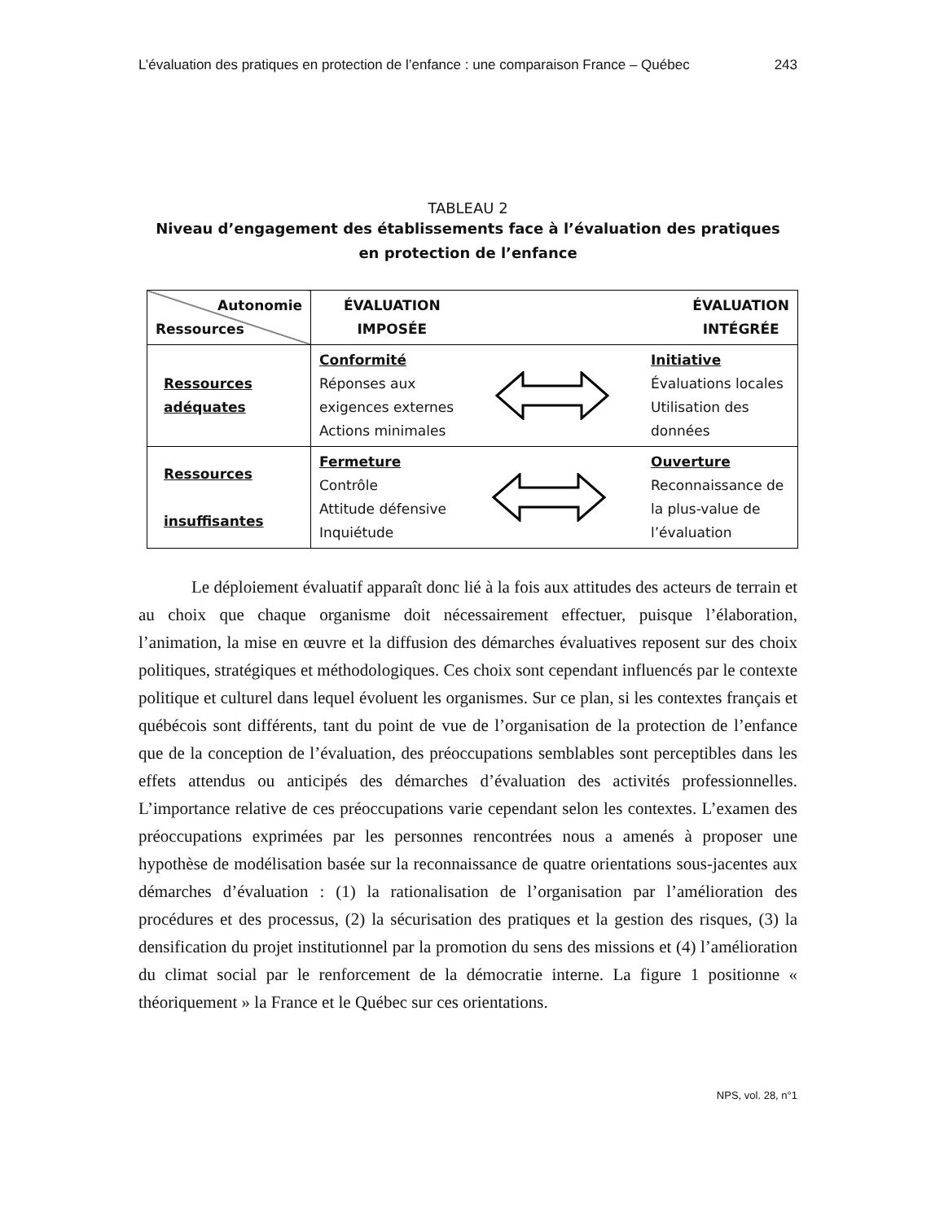L’évaluation des pratiques en protection de l’enfance : une comparaison France – Québec 243
TABLEAU 2
Niveau d’engagement des établissements face à l’évaluation des pratiques
en protection de l’enfance
| Autonomie Ressources | ÉVALUATION IMPOSÉE ÉVALUATION INTÉGRÉE |
| Ressources adéquates | Conformité Réponses aux exigences externes Actions minimales Initiative Évaluations locales Utilisation des données |
| Ressources insuffisantes | Fermeture Contrôle Attitude défensive Inquiétude Ouverture Reconnaissance de la plus-value de l’évaluation |
Le déploiement évaluatif apparaît donc lié à la fois aux attitudes des acteurs de terrain et au choix que chaque organisme doit nécessairement effectuer, puisque l’élaboration, l’animation, la mise en œuvre et la diffusion des démarches évaluatives reposent sur des choix politiques, stratégiques et méthodologiques. Ces choix sont cependant influencés par le contexte politique et culturel dans lequel évoluent les organismes. Sur ce plan, si les contextes français et québécois sont différents, tant du point de vue de l’organisation de la protection de l’enfance que de la conception de l’évaluation, des préoccupations semblables sont perceptibles dans les effets attendus ou anticipés des démarches d’évaluation des activités professionnelles. L’importance relative de ces préoccupations varie cependant selon les contextes. L’examen des préoccupations exprimées par les personnes rencontrées nous a amenés à proposer une hypothèse de modélisation basée sur la reconnaissance de quatre orientations sous-jacentes aux démarches d’évaluation : (1) la rationalisation de l’organisation par l’amélioration des procédures et des processus, (2) la sécurisation des pratiques et la gestion des risques, (3) la densification du projet institutionnel par la promotion du sens des missions et (4) l’amélioration du climat social par le renforcement de la démocratie interne. La figure 1 positionne « théoriquement » la France et le Québec sur ces orientations.
NPS, vol. 28, n°1